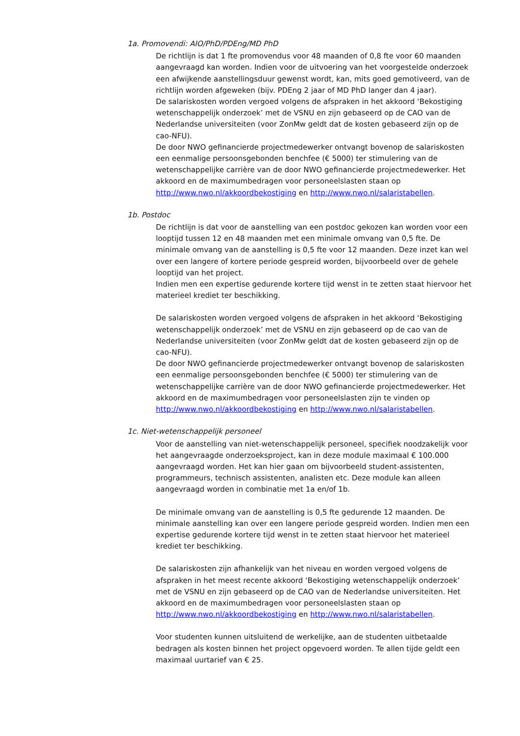1a. Promovendi: AIO/PhD/PDEng/MD PhD
De richtlijn is dat 1 fte promovendus voor 48 maanden of 0,8 fte voor 60 maanden aangevraagd kan worden. Indien voor de uitvoering van het voorgestelde onderzoek een afwijkende aanstellingsduur gewenst wordt, kan, mits goed gemotiveerd, van de richtlijn worden afgeweken (bijv. PDEng 2 jaar of MD PhD langer dan 4 jaar).
De salariskosten worden vergoed volgens de afspraken in het akkoord ‘Bekostiging wetenschappelijk onderzoek’ met de VSNU en zijn gebaseerd op de CAO van de Nederlandse universiteiten (voor ZonMw geldt dat de kosten gebaseerd zijn op de cao-NFU).
De door NWO gefinancierde projectmedewerker ontvangt bovenop de salariskosten een eenmalige persoonsgebonden benchfee (€ 5000) ter stimulering van de wetenschappelijke carrière van de door NWO gefinancierde projectmedewerker. Het akkoord en de maximumbedragen voor personeelslasten staan op http://www.nwo.nl/akkoordbekostiging en http://www.nwo.nl/salaristabellen.
1b. Postdoc
De richtlijn is dat voor de aanstelling van een postdoc gekozen kan worden voor een looptijd tussen 12 en 48 maanden met een minimale omvang van 0,5 fte. De minimale omvang van de aanstelling is 0,5 fte voor 12 maanden. Deze inzet kan wel over een langere of kortere periode gespreid worden, bijvoorbeeld over de gehele looptijd van het project.
Indien men een expertise gedurende kortere tijd wenst in te zetten staat hiervoor het materieel krediet ter beschikking.
De salariskosten worden vergoed volgens de afspraken in het akkoord ‘Bekostiging wetenschappelijk onderzoek’ met de VSNU en zijn gebaseerd op de cao van de Nederlandse universiteiten (voor ZonMw geldt dat de kosten gebaseerd zijn op de cao-NFU).
De door NWO gefinancierde projectmedewerker ontvangt bovenop de salariskosten een eenmalige persoonsgebonden benchfee (€ 5000) ter stimulering van de wetenschappelijke carrière van de door NWO gefinancierde projectmedewerker. Het akkoord en de maximumbedragen voor personeelslasten zijn te vinden op http://www.nwo.nl/akkoordbekostiging en http://www.nwo.nl/salaristabellen.
1c. Niet-wetenschappelijk personeel
Voor de aanstelling van niet-wetenschappelijk personeel, specifiek noodzakelijk voor het aangevraagde onderzoeksproject, kan in deze module maximaal € 100.000 aangevraagd worden. Het kan hier gaan om bijvoorbeeld student-assistenten, programmeurs, technisch assistenten, analisten etc. Deze module kan alleen aangevraagd worden in combinatie met 1a en/of 1b.
De minimale omvang van de aanstelling is 0,5 fte gedurende 12 maanden. De minimale aanstelling kan over een langere periode gespreid worden. Indien men een expertise gedurende kortere tijd wenst in te zetten staat hiervoor het materieel krediet ter beschikking.
De salariskosten zijn afhankelijk van het niveau en worden vergoed volgens de afspraken in het meest recente akkoord ‘Bekostiging wetenschappelijk onderzoek’ met de VSNU en zijn gebaseerd op de CAO van de Nederlandse universiteiten. Het akkoord en de maximumbedragen voor personeelslasten staan op http://www.nwo.nl/akkoordbekostiging en http://www.nwo.nl/salaristabellen.
Voor studenten kunnen uitsluitend de werkelijke, aan de studenten uitbetaalde bedragen als kosten binnen het project opgevoerd worden. Te allen tijde geldt een maximaal uurtarief van € 25.